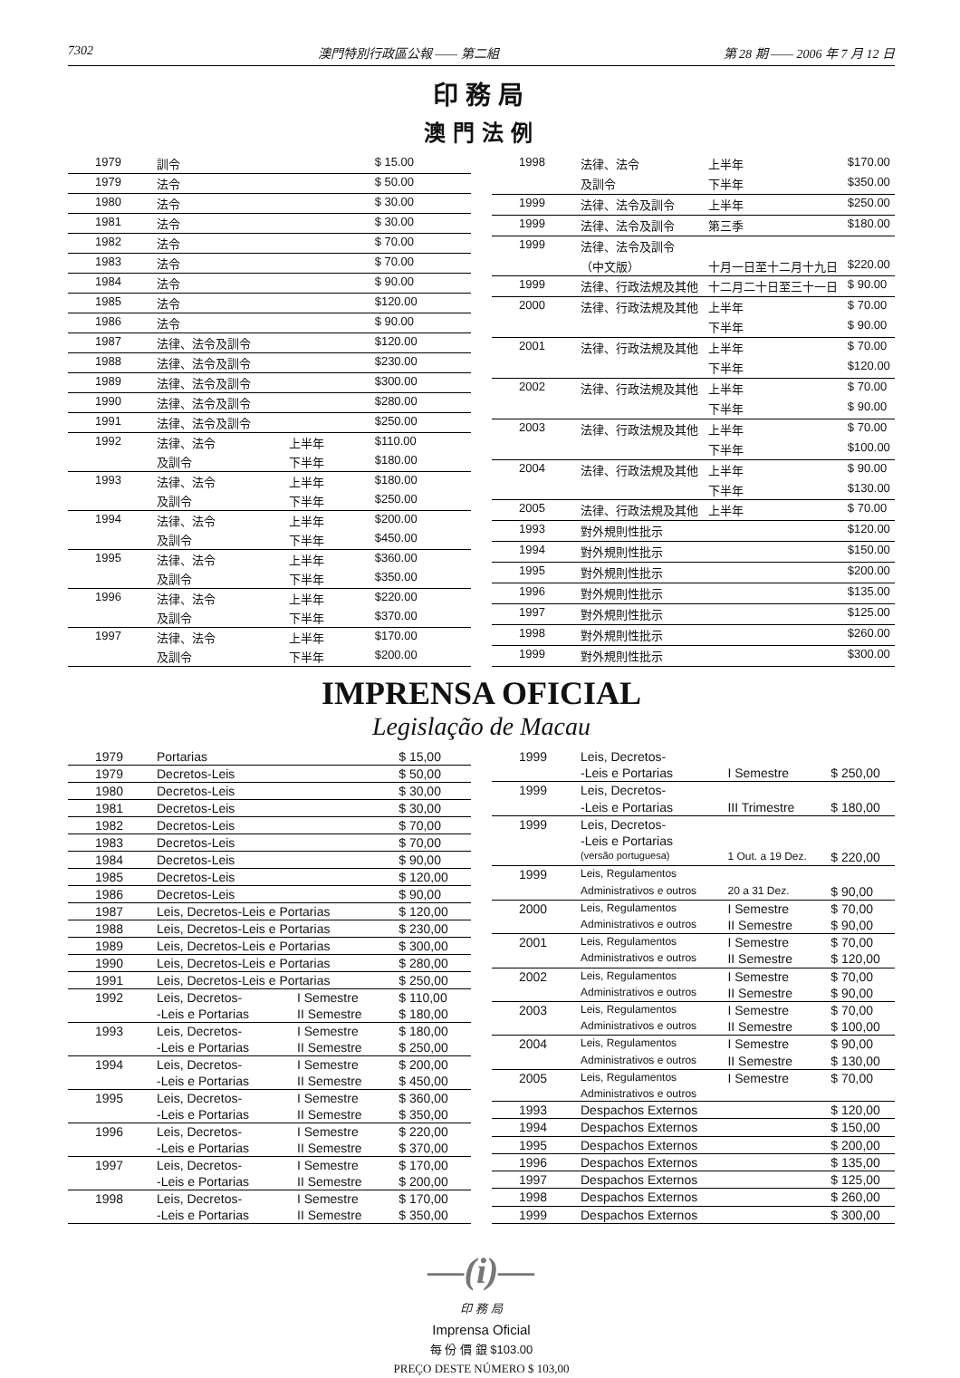7302 澳門特別行政區公報 —— 第二組 第 28 期 —— 2006 年 7 月 12 日
印務局
澳門法例
| 1979 | 訓令 | | $ 15.00 |
| 1979 | 法令 | | $ 50.00 |
| 1980 | 法令 | | $ 30.00 |
| 1981 | 法令 | | $ 30.00 |
| 1982 | 法令 | | $ 70.00 |
| 1983 | 法令 | | $ 70.00 |
| 1984 | 法令 | | $ 90.00 |
| 1985 | 法令 | | $120.00 |
| 1986 | 法令 | | $ 90.00 |
| 1987 | 法律、法令及訓令 | | $120.00 |
| 1988 | 法律、法令及訓令 | | $230.00 |
| 1989 | 法律、法令及訓令 | | $300.00 |
| 1990 | 法律、法令及訓令 | | $280.00 |
| 1991 | 法律、法令及訓令 | | $250.00 |
| 1992 | 法律、法令 | 上半年 | $110.00 |
| | 及訓令 | 下半年 | $180.00 |
| 1993 | 法律、法令 | 上半年 | $180.00 |
| | 及訓令 | 下半年 | $250.00 |
| 1994 | 法律、法令 | 上半年 | $200.00 |
| | 及訓令 | 下半年 | $450.00 |
| 1995 | 法律、法令 | 上半年 | $360.00 |
| | 及訓令 | 下半年 | $350.00 |
| 1996 | 法律、法令 | 上半年 | $220.00 |
| | 及訓令 | 下半年 | $370.00 |
| 1997 | 法律、法令 | 上半年 | $170.00 |
| | 及訓令 | 下半年 | $200.00 |
| 1998 | 法律、法令 | 上半年 | $170.00 |
| | 及訓令 | 下半年 | $350.00 |
| 1999 | 法律、法令及訓令 | 上半年 | $250.00 |
| 1999 | 法律、法令及訓令 | 第三季 | $180.00 |
| 1999 | 法律、法令及訓令 | | |
| | （中文版） | 十月一日至十二月十九日 | $220.00 |
| 1999 | 法律、行政法規及其他 | 十二月二十日至三十一日 | $ 90.00 |
| 2000 | 法律、行政法規及其他 | 上半年 | $ 70.00 |
| | | 下半年 | $ 90.00 |
| 2001 | 法律、行政法規及其他 | 上半年 | $ 70.00 |
| | | 下半年 | $120.00 |
| 2002 | 法律、行政法規及其他 | 上半年 | $ 70.00 |
| | | 下半年 | $ 90.00 |
| 2003 | 法律、行政法規及其他 | 上半年 | $ 70.00 |
| | | 下半年 | $100.00 |
| 2004 | 法律、行政法規及其他 | 上半年 | $ 90.00 |
| | | 下半年 | $130.00 |
| 2005 | 法律、行政法規及其他 | 上半年 | $ 70.00 |
| 1993 | 對外規則性批示 | | $120.00 |
| 1994 | 對外規則性批示 | | $150.00 |
| 1995 | 對外規則性批示 | | $200.00 |
| 1996 | 對外規則性批示 | | $135.00 |
| 1997 | 對外規則性批示 | | $125.00 |
| 1998 | 對外規則性批示 | | $260.00 |
| 1999 | 對外規則性批示 | | $300.00 |
IMPRENSA OFICIAL
Legislação de Macau
| 1979 | Portarias | | $ 15,00 |
| 1979 | Decretos-Leis | | $ 50,00 |
| 1980 | Decretos-Leis | | $ 30,00 |
| 1981 | Decretos-Leis | | $ 30,00 |
| 1982 | Decretos-Leis | | $ 70,00 |
| 1983 | Decretos-Leis | | $ 70,00 |
| 1984 | Decretos-Leis | | $ 90,00 |
| 1985 | Decretos-Leis | | $ 120,00 |
| 1986 | Decretos-Leis | | $ 90,00 |
| 1987 | Leis, Decretos-Leis e Portarias | | $ 120,00 |
| 1988 | Leis, Decretos-Leis e Portarias | | $ 230,00 |
| 1989 | Leis, Decretos-Leis e Portarias | | $ 300,00 |
| 1990 | Leis, Decretos-Leis e Portarias | | $ 280,00 |
| 1991 | Leis, Decretos-Leis e Portarias | | $ 250,00 |
| 1992 | Leis, Decretos- | I Semestre | $ 110,00 |
| | -Leis e Portarias | II Semestre | $ 180,00 |
| 1993 | Leis, Decretos- | I Semestre | $ 180,00 |
| | -Leis e Portarias | II Semestre | $ 250,00 |
| 1994 | Leis, Decretos- | I Semestre | $ 200,00 |
| | -Leis e Portarias | II Semestre | $ 450,00 |
| 1995 | Leis, Decretos- | I Semestre | $ 360,00 |
| | -Leis e Portarias | II Semestre | $ 350,00 |
| 1996 | Leis, Decretos- | I Semestre | $ 220,00 |
| | -Leis e Portarias | II Semestre | $ 370,00 |
| 1997 | Leis, Decretos- | I Semestre | $ 170,00 |
| | -Leis e Portarias | II Semestre | $ 200,00 |
| 1998 | Leis, Decretos- | I Semestre | $ 170,00 |
| | -Leis e Portarias | II Semestre | $ 350,00 |
| 1999 | Leis, Decretos- | | |
| | -Leis e Portarias | I Semestre | $ 250,00 |
| 1999 | Leis, Decretos- | | |
| | -Leis e Portarias | III Trimestre | $ 180,00 |
| 1999 | Leis, Decretos- | | |
| | -Leis e Portarias | | |
| | (versão portuguesa) | 1 Out. a 19 Dez. | $ 220,00 |
| 1999 | Leis, Regulamentos | | |
| | Administrativos e outros | 20 a 31 Dez. | $ 90,00 |
| 2000 | Leis, Regulamentos | I Semestre | $ 70,00 |
| | Administrativos e outros | II Semestre | $ 90,00 |
| 2001 | Leis, Regulamentos | I Semestre | $ 70,00 |
| | Administrativos e outros | II Semestre | $ 120,00 |
| 2002 | Leis, Regulamentos | I Semestre | $ 70,00 |
| | Administrativos e outros | II Semestre | $ 90,00 |
| 2003 | Leis, Regulamentos | I Semestre | $ 70,00 |
| | Administrativos e outros | II Semestre | $ 100,00 |
| 2004 | Leis, Regulamentos | I Semestre | $ 90,00 |
| | Administrativos e outros | II Semestre | $ 130,00 |
| 2005 | Leis, Regulamentos | I Semestre | $ 70,00 |
| | Administrativos e outros | | |
| 1993 | Despachos Externos | | $ 120,00 |
| 1994 | Despachos Externos | | $ 150,00 |
| 1995 | Despachos Externos | | $ 200,00 |
| 1996 | Despachos Externos | | $ 135,00 |
| 1997 | Despachos Externos | | $ 125,00 |
| 1998 | Despachos Externos | | $ 260,00 |
| 1999 | Despachos Externos | | $ 300,00 |
—(i)—
印 務 局
Imprensa Oficial
每 份 價 銀 $103.00
PREÇO DESTE NÚMERO $ 103,00